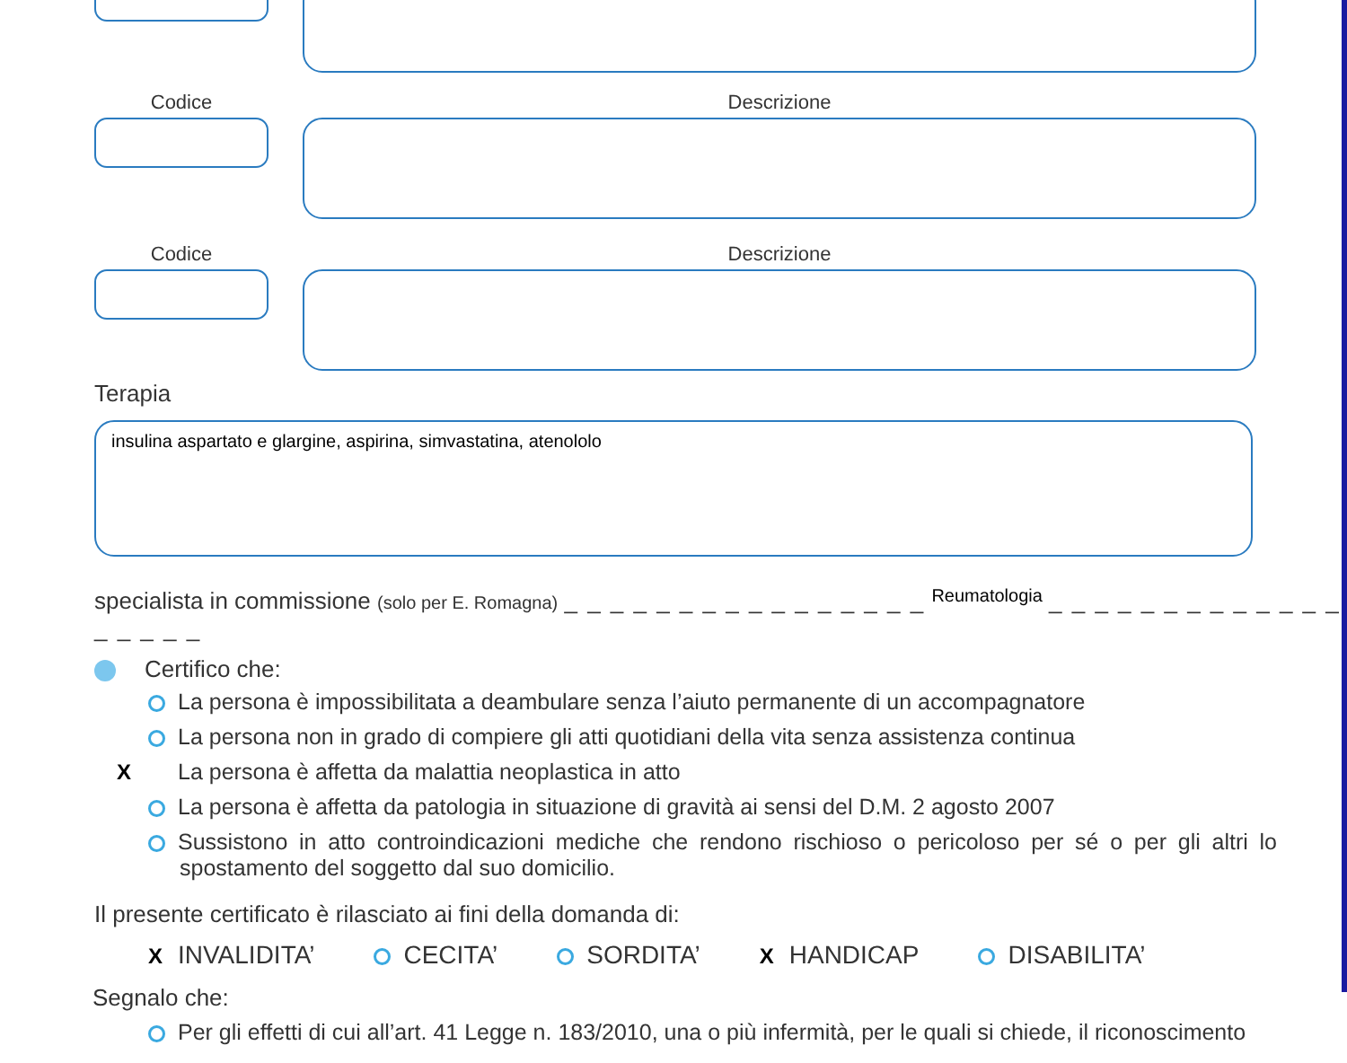Codice Descrizione
Codice Descrizione
Terapia
insulina aspartato e glargine, aspirina, simvastatina, atenololo
specialista in commissione (solo per E. Romagna) _ _ _ _ _ _ _ _ _ _ _ _ _ _ _ _ Reumatologia _ _ _ _ _ _ _ _ _ _ _ _ _ _ _ _ _ _
Certifico che:
La persona è impossibilitata a deambulare senza l’aiuto permanente di un accompagnatore
La persona non in grado di compiere gli atti quotidiani della vita senza assistenza continua
X La persona è affetta da malattia neoplastica in atto
La persona è affetta da patologia in situazione di gravità ai sensi del D.M. 2 agosto 2007
Sussistono in atto controindicazioni mediche che rendono rischioso o pericoloso per sé o per gli altri lo spostamento del soggetto dal suo domicilio.
Il presente certificato è rilasciato ai fini della domanda di:
X INVALIDITA’ CECITA’ SORDITA’ X HANDICAP DISABILITA’
Segnalo che:
Per gli effetti di cui all’art. 41 Legge n. 183/2010, una o più infermità, per le quali si chiede, il riconoscimento